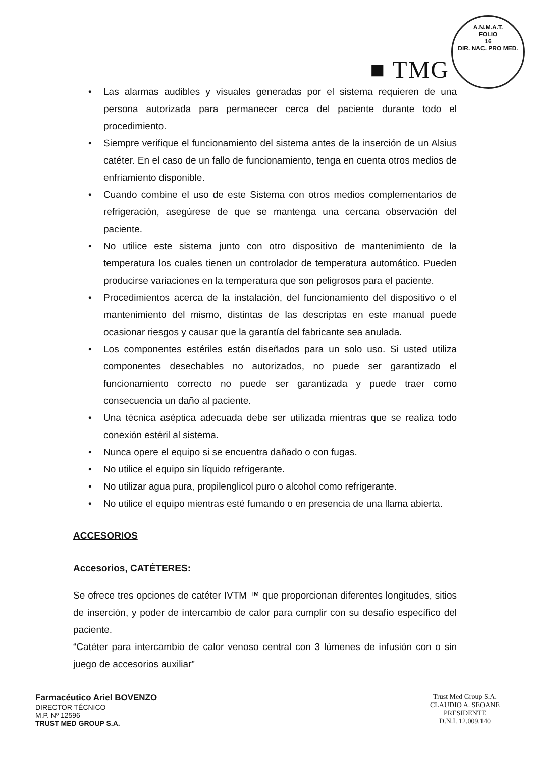A.N.M.A.T.
FOLIO
16
DIR. NAC. PRO MED.
■ TMG
• Las alarmas audibles y visuales generadas por el sistema requieren de una persona autorizada para permanecer cerca del paciente durante todo el procedimiento.
• Siempre verifique el funcionamiento del sistema antes de la inserción de un Alsius catéter. En el caso de un fallo de funcionamiento, tenga en cuenta otros medios de enfriamiento disponible.
• Cuando combine el uso de este Sistema con otros medios complementarios de refrigeración, asegúrese de que se mantenga una cercana observación del paciente.
• No utilice este sistema junto con otro dispositivo de mantenimiento de la temperatura los cuales tienen un controlador de temperatura automático. Pueden producirse variaciones en la temperatura que son peligrosos para el paciente.
• Procedimientos acerca de la instalación, del funcionamiento del dispositivo o el mantenimiento del mismo, distintas de las descriptas en este manual puede ocasionar riesgos y causar que la garantía del fabricante sea anulada.
• Los componentes estériles están diseñados para un solo uso. Si usted utiliza componentes desechables no autorizados, no puede ser garantizado el funcionamiento correcto no puede ser garantizada y puede traer como consecuencia un daño al paciente.
• Una técnica aséptica adecuada debe ser utilizada mientras que se realiza todo conexión estéril al sistema.
• Nunca opere el equipo si se encuentra dañado o con fugas.
• No utilice el equipo sin líquido refrigerante.
• No utilizar agua pura, propilenglicol puro o alcohol como refrigerante.
• No utilice el equipo mientras esté fumando o en presencia de una llama abierta.
ACCESORIOS
Accesorios, CATÉTERES:
Se ofrece tres opciones de catéter IVTM ™ que proporcionan diferentes longitudes, sitios de inserción, y poder de intercambio de calor para cumplir con su desafío específico del paciente.
“Catéter para intercambio de calor venoso central con 3 lúmenes de infusión con o sin juego de accesorios auxiliar”
Farmacéutico Ariel BOVENZO
DIRECTOR TÉCNICO
M.P. Nº 12596
TRUST MED GROUP S.A.
Trust Med Group S.A.
CLAUDIO A. SEOANE
PRESIDENTE
D.N.I. 12.009.140